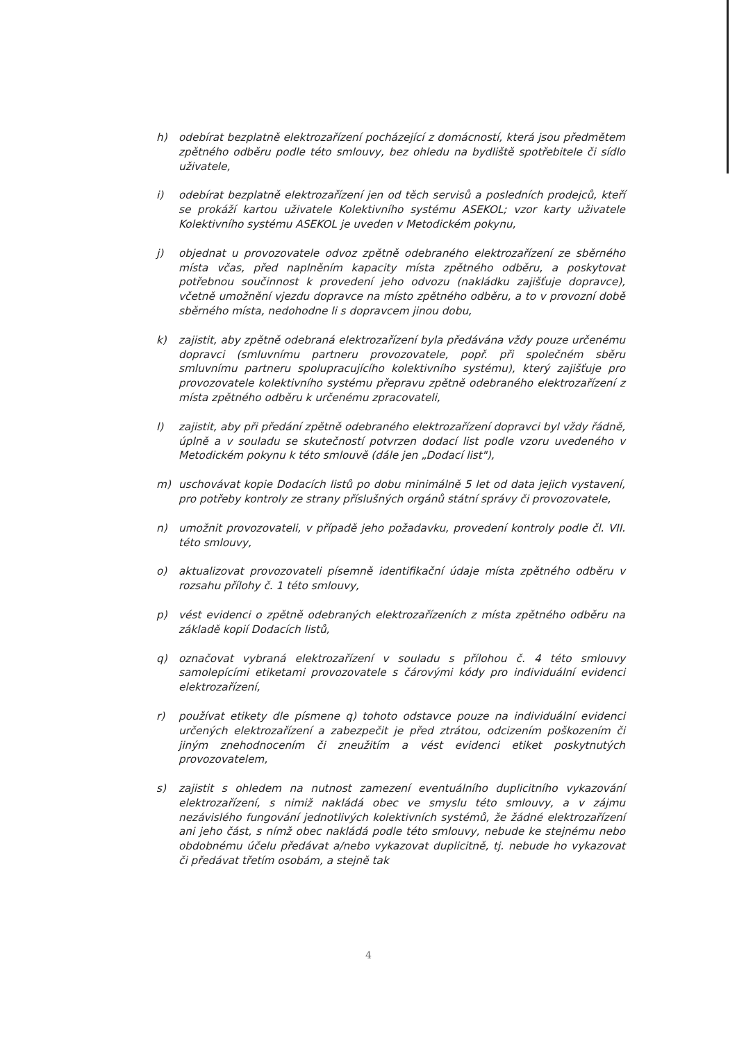h) odebírat bezplatně elektrozařízení pocházející z domácností, která jsou předmětem zpětného odběru podle této smlouvy, bez ohledu na bydliště spotřebitele či sídlo uživatele,
i) odebírat bezplatně elektrozařízení jen od těch servisů a posledních prodejců, kteří se prokáží kartou uživatele Kolektivního systému ASEKOL; vzor karty uživatele Kolektivního systému ASEKOL je uveden v Metodickém pokynu,
j) objednat u provozovatele odvoz zpětně odebraného elektrozařízení ze sběrného místa včas, před naplněním kapacity místa zpětného odběru, a poskytovat potřebnou součinnost k provedení jeho odvozu (nakládku zajišťuje dopravce), včetně umožnění vjezdu dopravce na místo zpětného odběru, a to v provozní době sběrného místa, nedohodne li s dopravcem jinou dobu,
k) zajistit, aby zpětně odebraná elektrozařízení byla předávána vždy pouze určenému dopravci (smluvnímu partneru provozovatele, popř. při společném sběru smluvnímu partneru spolupracujícího kolektivního systému), který zajišťuje pro provozovatele kolektivního systému přepravu zpětně odebraného elektrozařízení z místa zpětného odběru k určenému zpracovateli,
l) zajistit, aby při předání zpětně odebraného elektrozařízení dopravci byl vždy řádně, úplně a v souladu se skutečností potvrzen dodací list podle vzoru uvedeného v Metodickém pokynu k této smlouvě (dále jen „Dodací list"),
m) uschovávat kopie Dodacích listů po dobu minimálně 5 let od data jejich vystavení, pro potřeby kontroly ze strany příslušných orgánů státní správy či provozovatele,
n) umožnit provozovateli, v případě jeho požadavku, provedení kontroly podle čl. VII. této smlouvy,
o) aktualizovat provozovateli písemně identifikační údaje místa zpětného odběru v rozsahu přílohy č. 1 této smlouvy,
p) vést evidenci o zpětně odebraných elektrozařízeních z místa zpětného odběru na základě kopií Dodacích listů,
q) označovat vybraná elektrozařízení v souladu s přílohou č. 4 této smlouvy samolepícími etiketami provozovatele s čárovými kódy pro individuální evidenci elektrozařízení,
r) používat etikety dle písmene q) tohoto odstavce pouze na individuální evidenci určených elektrozařízení a zabezpečit je před ztrátou, odcizením poškozením či jiným znehodnocením či zneužitím a vést evidenci etiket poskytnutých provozovatelem,
s) zajistit s ohledem na nutnost zamezení eventuálního duplicitního vykazování elektrozařízení, s nimiž nakládá obec ve smyslu této smlouvy, a v zájmu nezávislého fungování jednotlivých kolektivních systémů, že žádné elektrozařízení ani jeho část, s nímž obec nakládá podle této smlouvy, nebude ke stejnému nebo obdobnému účelu předávat a/nebo vykazovat duplicitně, tj. nebude ho vykazovat či předávat třetím osobám, a stejně tak
4